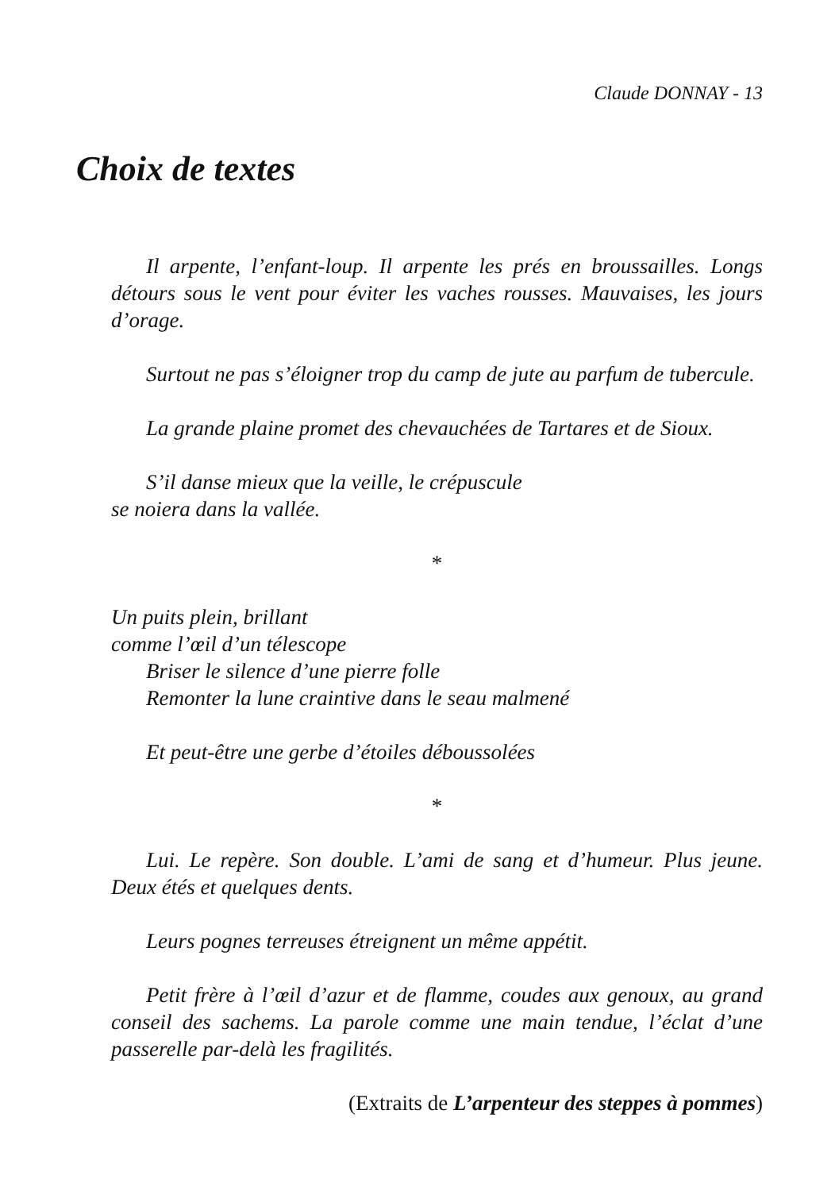Claude DONNAY - 13
Choix de textes
Il arpente, l’enfant-loup. Il arpente les prés en broussailles. Longs détours sous le vent pour éviter les vaches rousses. Mauvaises, les jours d’orage.
Surtout ne pas s’éloigner trop du camp de jute au parfum de tubercule.
La grande plaine promet des chevauchées de Tartares et de Sioux.
S’il danse mieux que la veille, le crépuscule
se noiera dans la vallée.
*
Un puits plein, brillant
comme l’œil d’un télescope
Briser le silence d’une pierre folle
Remonter la lune craintive dans le seau malmené
Et peut-être une gerbe d’étoiles déboussolées
*
Lui. Le repère. Son double. L’ami de sang et d’humeur. Plus jeune. Deux étés et quelques dents.
Leurs pognes terreuses étreignent un même appétit.
Petit frère à l’œil d’azur et de flamme, coudes aux genoux, au grand conseil des sachems. La parole comme une main tendue, l’éclat d’une passerelle par-delà les fragilités.
(Extraits de L’arpenteur des steppes à pommes)